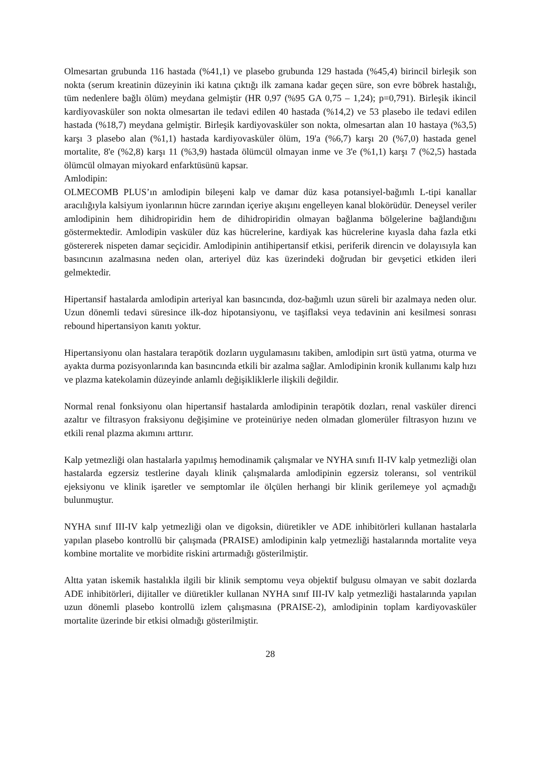Olmesartan grubunda 116 hastada (%41,1) ve plasebo grubunda 129 hastada (%45,4) birincil birleşik son nokta (serum kreatinin düzeyinin iki katına çıktığı ilk zamana kadar geçen süre, son evre böbrek hastalığı, tüm nedenlere bağlı ölüm) meydana gelmiştir (HR 0,97 (%95 GA 0,75 – 1,24); p=0,791). Birleşik ikincil kardiyovasküler son nokta olmesartan ile tedavi edilen 40 hastada (%14,2) ve 53 plasebo ile tedavi edilen hastada (%18,7) meydana gelmiştir. Birleşik kardiyovasküler son nokta, olmesartan alan 10 hastaya (%3,5) karşı 3 plasebo alan (%1,1) hastada kardiyovasküler ölüm, 19'a (%6,7) karşı 20 (%7,0) hastada genel mortalite, 8'e (%2,8) karşı 11 (%3,9) hastada ölümcül olmayan inme ve 3'e (%1,1) karşı 7 (%2,5) hastada ölümcül olmayan miyokard enfarktüsünü kapsar.
Amlodipin:
OLMECOMB PLUS’ın amlodipin bileşeni kalp ve damar düz kasa potansiyel-bağımlı L-tipi kanallar aracılığıyla kalsiyum iyonlarının hücre zarından içeriye akışını engelleyen kanal blokörüdür. Deneysel veriler amlodipinin hem dihidropiridin hem de dihidropiridin olmayan bağlanma bölgelerine bağlandığını göstermektedir. Amlodipin vasküler düz kas hücrelerine, kardiyak kas hücrelerine kıyasla daha fazla etki göstererek nispeten damar seçicidir. Amlodipinin antihipertansif etkisi, periferik direncin ve dolayısıyla kan basıncının azalmasına neden olan, arteriyel düz kas üzerindeki doğrudan bir gevşetici etkiden ileri gelmektedir.
Hipertansif hastalarda amlodipin arteriyal kan basıncında, doz-bağımlı uzun süreli bir azalmaya neden olur. Uzun dönemli tedavi süresince ilk-doz hipotansiyonu, ve taşiflaksi veya tedavinin ani kesilmesi sonrası rebound hipertansiyon kanıtı yoktur.
Hipertansiyonu olan hastalara terapötik dozların uygulamasını takiben, amlodipin sırt üstü yatma, oturma ve ayakta durma pozisyonlarında kan basıncında etkili bir azalma sağlar. Amlodipinin kronik kullanımı kalp hızı ve plazma katekolamin düzeyinde anlamlı değişikliklerle ilişkili değildir.
Normal renal fonksiyonu olan hipertansif hastalarda amlodipinin terapötik dozları, renal vasküler direnci azaltır ve filtrasyon fraksiyonu değişimine ve proteinüriye neden olmadan glomerüler filtrasyon hızını ve etkili renal plazma akımını arttırır.
Kalp yetmezliği olan hastalarla yapılmış hemodinamik çalışmalar ve NYHA sınıfı II-IV kalp yetmezliği olan hastalarda egzersiz testlerine dayalı klinik çalışmalarda amlodipinin egzersiz toleransı, sol ventrikül ejeksiyonu ve klinik işaretler ve semptomlar ile ölçülen herhangi bir klinik gerilemeye yol açmadığı bulunmuştur.
NYHA sınıf III-IV kalp yetmezliği olan ve digoksin, diüretikler ve ADE inhibitörleri kullanan hastalarla yapılan plasebo kontrollü bir çalışmada (PRAISE) amlodipinin kalp yetmezliği hastalarında mortalite veya kombine mortalite ve morbidite riskini artırmadığı gösterilmiştir.
Altta yatan iskemik hastalıkla ilgili bir klinik semptomu veya objektif bulgusu olmayan ve sabit dozlarda ADE inhibitörleri, dijitaller ve diüretikler kullanan NYHA sınıf III-IV kalp yetmezliği hastalarında yapılan uzun dönemli plasebo kontrollü izlem çalışmasına (PRAISE-2), amlodipinin toplam kardiyovasküler mortalite üzerinde bir etkisi olmadığı gösterilmiştir.
28